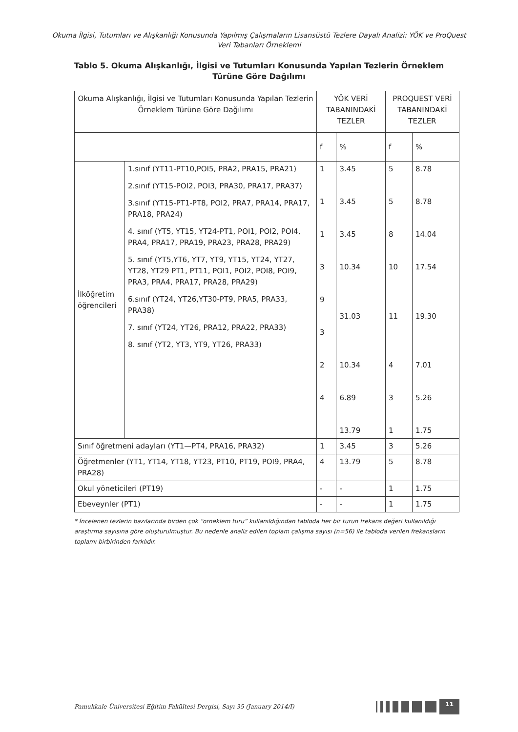Okuma İlgisi, Tutumları ve Alışkanlığı Konusunda Yapılmış Çalışmaların Lisansüstü Tezlere Dayalı Analizi: YÖK ve ProQuest Veri Tabanları Örneklemi
Tablo 5. Okuma Alışkanlığı, İlgisi ve Tutumları Konusunda Yapılan Tezlerin Örneklem Türüne Göre Dağılımı
| Okuma Alışkanlığı, İlgisi ve Tutumları Konusunda Yapılan Tezlerin Örneklem Türüne Göre Dağılımı | | YÖK VERİ TABANINDAKİ TEZLER | | PROQUEST VERİ TABANINDAKİ TEZLER | |
| --- | --- | --- | --- | --- | --- |
| | | f | % | f | % |
| İlköğretim öğrencileri | 1.sınıf (YT11-PT10,POI5, PRA2, PRA15, PRA21) 2.sınıf (YT15-POI2, POI3, PRA30, PRA17, PRA37) 3.sınıf (YT15-PT1-PT8, POI2, PRA7, PRA14, PRA17, PRA18, PRA24) 4. sınıf (YT5, YT15, YT24-PT1, POI1, POI2, POI4, PRA4, PRA17, PRA19, PRA23, PRA28, PRA29) 5. sınıf (YT5,YT6, YT7, YT9, YT15, YT24, YT27, YT28, YT29 PT1, PT11, POI1, POI2, POI8, POI9, PRA3, PRA4, PRA17, PRA28, PRA29) 6.sınıf (YT24, YT26,YT30-PT9, PRA5, PRA33, PRA38) 7. sınıf (YT24, YT26, PRA12, PRA22, PRA33) 8. sınıf (YT2, YT3, YT9, YT26, PRA33) | 1 1 1 3 9 3 2 4 | 3.45 3.45 3.45 10.34 31.03 10.34 6.89 13.79 | 5 5 8 10 11 4 3 1 | 8.78 8.78 14.04 17.54 19.30 7.01 5.26 1.75 |
| Sınıf öğretmeni adayları (YT1—PT4, PRA16, PRA32) | | 1 | 3.45 | 3 | 5.26 |
| Öğretmenler (YT1, YT14, YT18, YT23, PT10, PT19, POI9, PRA4, PRA28) | | 4 | 13.79 | 5 | 8.78 |
| Okul yöneticileri (PT19) | | - | - | 1 | 1.75 |
| Ebeveynler (PT1) | | - | - | 1 | 1.75 |
* İncelenen tezlerin bazılarında birden çok “örneklem türü” kullanıldığından tabloda her bir türün frekans değeri kullanıldığı araştırma sayısına göre oluşturulmuştur. Bu nedenle analiz edilen toplam çalışma sayısı (n=56) ile tabloda verilen frekansların toplamı birbirinden farklıdır.
Pamukkale Üniversitesi Eğitim Fakültesi Dergisi, Sayı 35 (January 2014/I) 11